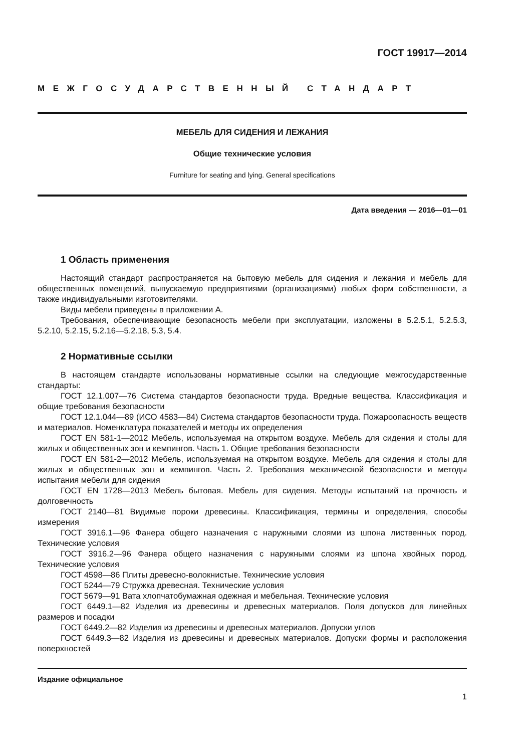ГОСТ 19917—2014
МЕЖГОСУДАРСТВЕННЫЙ СТАНДАРТ
МЕБЕЛЬ ДЛЯ СИДЕНИЯ И ЛЕЖАНИЯ
Общие технические условия
Furniture for seating and lying. General specifications
Дата введения — 2016—01—01
1 Область применения
Настоящий стандарт распространяется на бытовую мебель для сидения и лежания и мебель для общественных помещений, выпускаемую предприятиями (организациями) любых форм собственности, а также индивидуальными изготовителями.
Виды мебели приведены в приложении А.
Требования, обеспечивающие безопасность мебели при эксплуатации, изложены в 5.2.5.1, 5.2.5.3, 5.2.10, 5.2.15, 5.2.16—5.2.18, 5.3, 5.4.
2 Нормативные ссылки
В настоящем стандарте использованы нормативные ссылки на следующие межгосударственные стандарты:
ГОСТ 12.1.007—76 Система стандартов безопасности труда. Вредные вещества. Классификация и общие требования безопасности
ГОСТ 12.1.044—89 (ИСО 4583—84) Система стандартов безопасности труда. Пожароопасность веществ и материалов. Номенклатура показателей и методы их определения
ГОСТ EN 581-1—2012 Мебель, используемая на открытом воздухе. Мебель для сидения и столы для жилых и общественных зон и кемпингов. Часть 1. Общие требования безопасности
ГОСТ EN 581-2—2012 Мебель, используемая на открытом воздухе. Мебель для сидения и столы для жилых и общественных зон и кемпингов. Часть 2. Требования механической безопасности и методы испытания мебели для сидения
ГОСТ EN 1728—2013 Мебель бытовая. Мебель для сидения. Методы испытаний на прочность и долговечность
ГОСТ 2140—81 Видимые пороки древесины. Классификация, термины и определения, способы измерения
ГОСТ 3916.1—96 Фанера общего назначения с наружными слоями из шпона лиственных пород. Технические условия
ГОСТ 3916.2—96 Фанера общего назначения с наружными слоями из шпона хвойных пород. Технические условия
ГОСТ 4598—86 Плиты древесно-волокнистые. Технические условия
ГОСТ 5244—79 Стружка древесная. Технические условия
ГОСТ 5679—91 Вата хлопчатобумажная одежная и мебельная. Технические условия
ГОСТ 6449.1—82 Изделия из древесины и древесных материалов. Поля допусков для линейных размеров и посадки
ГОСТ 6449.2—82 Изделия из древесины и древесных материалов. Допуски углов
ГОСТ 6449.3—82 Изделия из древесины и древесных материалов. Допуски формы и расположения поверхностей
Издание официальное
1